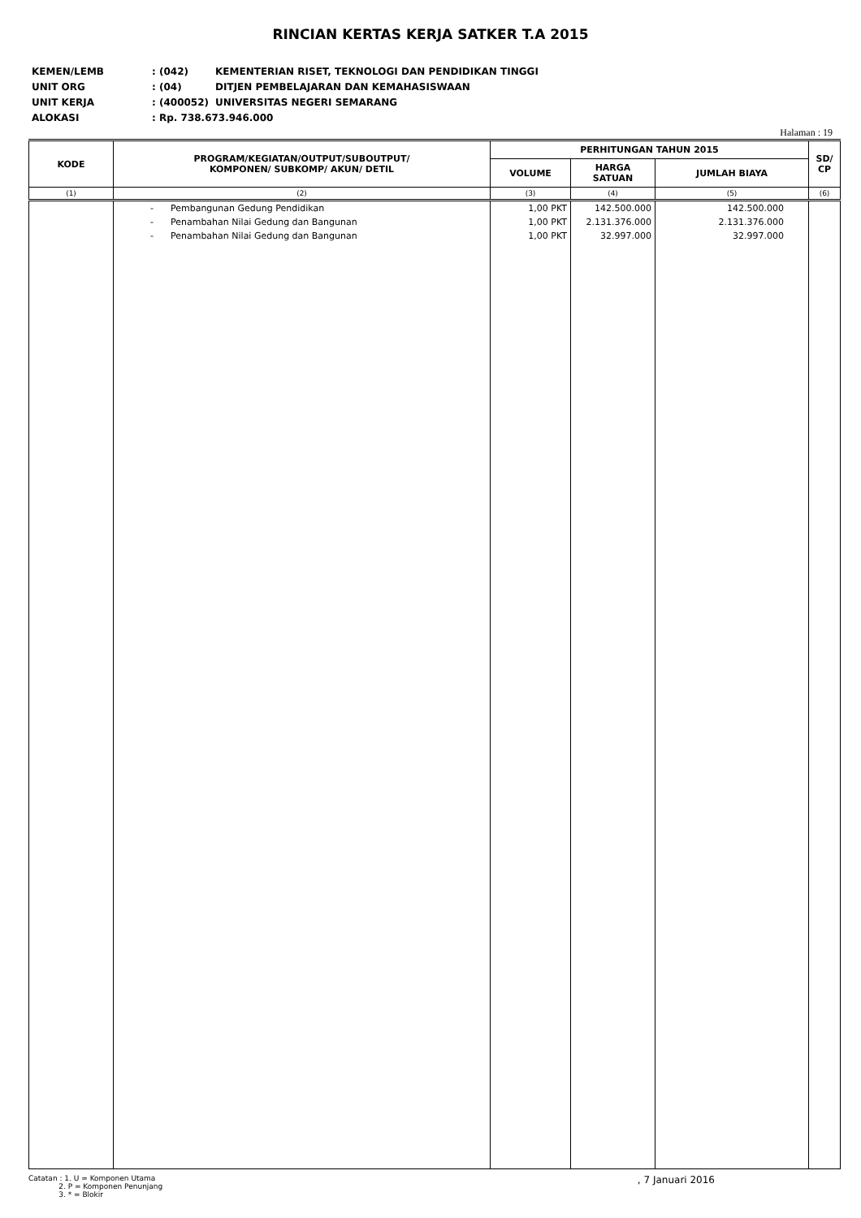RINCIAN KERTAS KERJA SATKER T.A 2015
| KEMEN/LEMB | : (042) | KEMENTERIAN RISET, TEKNOLOGI DAN PENDIDIKAN TINGGI |
| UNIT ORG | : (04) | DITJEN PEMBELAJARAN DAN KEMAHASISWAAN |
| UNIT KERJA | : (400052) | UNIVERSITAS NEGERI SEMARANG |
| ALOKASI | : Rp. 738.673.946.000 | |
Halaman : 19
| KODE | PROGRAM/KEGIATAN/OUTPUT/SUBOUTPUT/ KOMPONEN/ SUBKOMP/ AKUN/ DETIL | PERHITUNGAN TAHUN 2015 | | | SD/ CP |
| --- | --- | --- | --- | --- | --- |
| | | VOLUME | HARGA SATUAN | JUMLAH BIAYA | |
| (1) | (2) | (3) | (4) | (5) | (6) |
| | - Pembangunan Gedung Pendidikan | 1,00 PKT | 142.500.000 | 142.500.000 | |
| | - Penambahan Nilai Gedung dan Bangunan | 1,00 PKT | 2.131.376.000 | 2.131.376.000 | |
| | - Penambahan Nilai Gedung dan Bangunan | 1,00 PKT | 32.997.000 | 32.997.000 | |
Catatan : 1. U = Komponen Utama
2. P = Komponen Penunjang
3. * = Blokir
, 7 Januari 2016